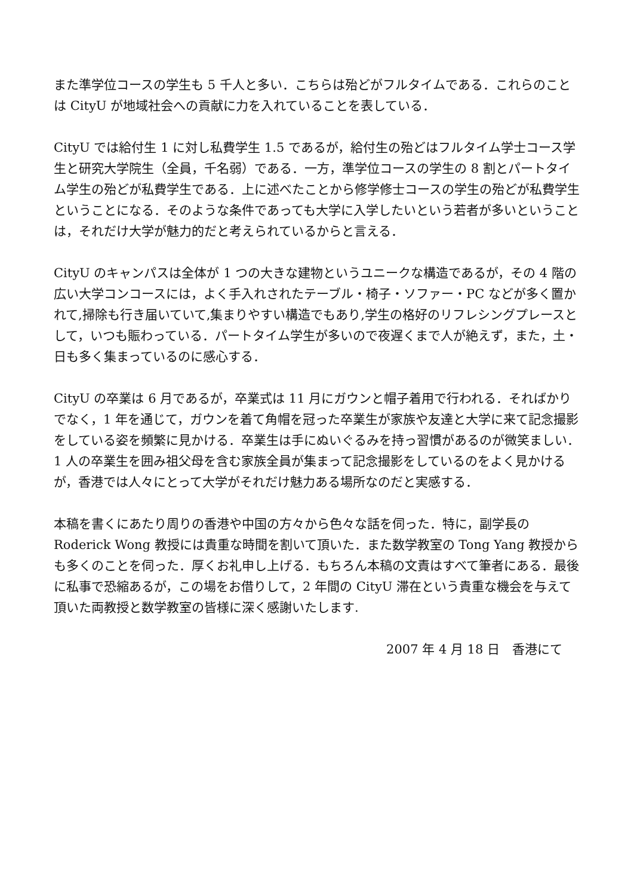また準学位コースの学生も 5 千人と多い．こちらは殆どがフルタイムである．これらのことは CityU が地域社会への貢献に力を入れていることを表している．
CityU では給付生 1 に対し私費学生 1.5 であるが，給付生の殆どはフルタイム学士コース学生と研究大学院生（全員，千名弱）である．一方，準学位コースの学生の 8 割とパートタイム学生の殆どが私費学生である．上に述べたことから修学修士コースの学生の殆どが私費学生ということになる．そのような条件であっても大学に入学したいという若者が多いということは，それだけ大学が魅力的だと考えられているからと言える．
CityU のキャンパスは全体が 1 つの大きな建物というユニークな構造であるが，その 4 階の広い大学コンコースには，よく手入れされたテーブル・椅子・ソファー・PC などが多く置かれて,掃除も行き届いていて,集まりやすい構造でもあり,学生の格好のリフレシングプレースとして，いつも賑わっている．パートタイム学生が多いので夜遅くまで人が絶えず，また，土・日も多く集まっているのに感心する．
CityU の卒業は 6 月であるが，卒業式は 11 月にガウンと帽子着用で行われる．そればかりでなく，1 年を通じて，ガウンを着て角帽を冠った卒業生が家族や友達と大学に来て記念撮影をしている姿を頻繁に見かける．卒業生は手にぬいぐるみを持っ習慣があるのが微笑ましい．1 人の卒業生を囲み祖父母を含む家族全員が集まって記念撮影をしているのをよく見かけるが，香港では人々にとって大学がそれだけ魅力ある場所なのだと実感する．
本稿を書くにあたり周りの香港や中国の方々から色々な話を伺った．特に，副学長の Roderick Wong 教授には貴重な時間を割いて頂いた．また数学教室の Tong Yang 教授からも多くのことを伺った．厚くお礼申し上げる．もちろん本稿の文責はすべて筆者にある．最後に私事で恐縮あるが，この場をお借りして，2 年間の CityU 滞在という貴重な機会を与えて頂いた両教授と数学教室の皆様に深く感謝いたします.
2007 年 4 月 18 日　香港にて